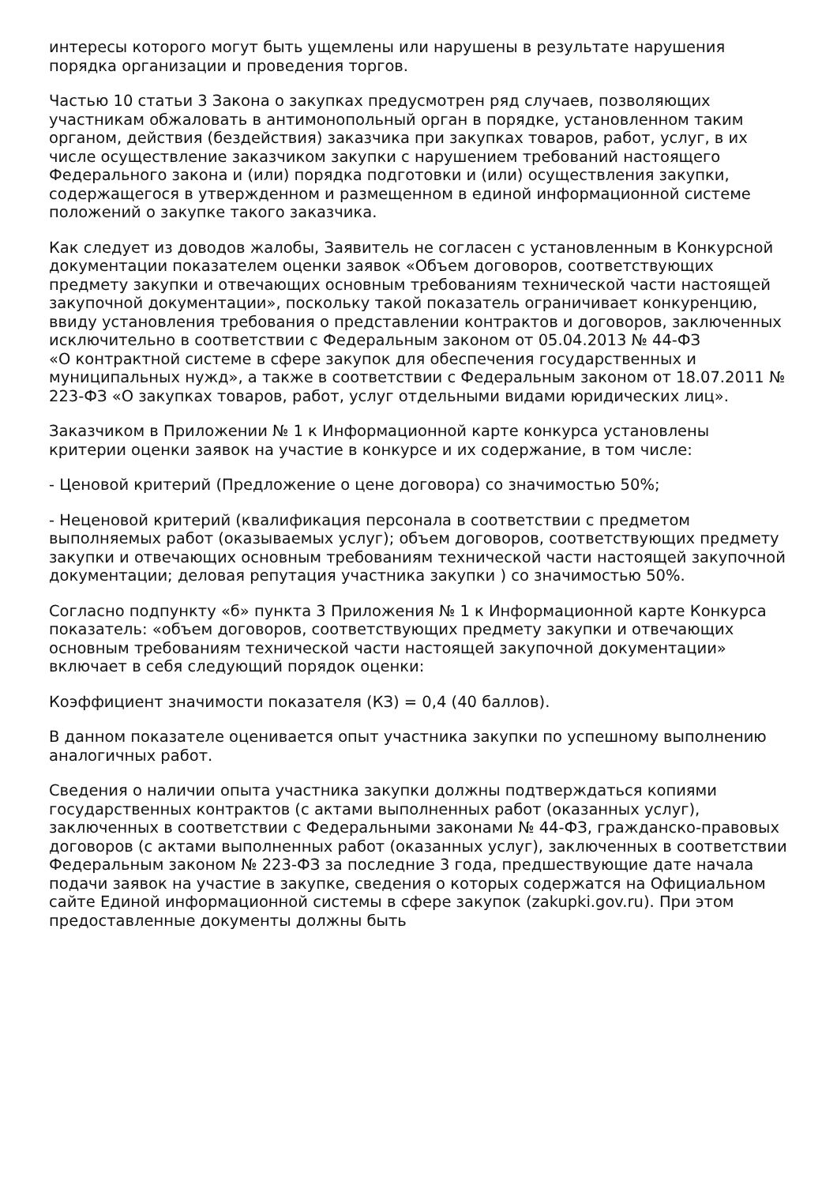интересы которого могут быть ущемлены или нарушены в результате нарушения порядка организации и проведения торгов.
Частью 10 статьи 3 Закона о закупках предусмотрен ряд случаев, позволяющих участникам обжаловать в антимонопольный орган в порядке, установленном таким органом, действия (бездействия) заказчика при закупках товаров, работ, услуг, в их числе осуществление заказчиком закупки с нарушением требований настоящего Федерального закона и (или) порядка подготовки и (или) осуществления закупки, содержащегося в утвержденном и размещенном в единой информационной системе положений о закупке такого заказчика.
Как следует из доводов жалобы, Заявитель не согласен с установленным в Конкурсной документации показателем оценки заявок «Объем договоров, соответствующих предмету закупки и отвечающих основным требованиям технической части настоящей закупочной документации», поскольку такой показатель ограничивает конкуренцию, ввиду установления требования о представлении контрактов и договоров, заключенных исключительно в соответствии с Федеральным законом от 05.04.2013 № 44-ФЗ
«О контрактной системе в сфере закупок для обеспечения государственных и муниципальных нужд», а также в соответствии с Федеральным законом от 18.07.2011 № 223-ФЗ «О закупках товаров, работ, услуг отдельными видами юридических лиц».
Заказчиком в Приложении № 1 к Информационной карте конкурса установлены критерии оценки заявок на участие в конкурсе и их содержание, в том числе:
- Ценовой критерий (Предложение о цене договора) со значимостью 50%;
- Неценовой критерий (квалификация персонала в соответствии с предметом выполняемых работ (оказываемых услуг); объем договоров, соответствующих предмету закупки и отвечающих основным требованиям технической части настоящей закупочной документации; деловая репутация участника закупки ) со значимостью 50%.
Согласно подпункту «б» пункта 3 Приложения № 1 к Информационной карте Конкурса показатель: «объем договоров, соответствующих предмету закупки и отвечающих основным требованиям технической части настоящей закупочной документации» включает в себя следующий порядок оценки:
Коэффициент значимости показателя (КЗ) = 0,4 (40 баллов).
В данном показателе оценивается опыт участника закупки по успешному выполнению аналогичных работ.
Сведения о наличии опыта участника закупки должны подтверждаться копиями государственных контрактов (с актами выполненных работ (оказанных услуг), заключенных в соответствии с Федеральными законами № 44-ФЗ, гражданско-правовых договоров (с актами выполненных работ (оказанных услуг), заключенных в соответствии Федеральным законом № 223-ФЗ за последние 3 года, предшествующие дате начала подачи заявок на участие в закупке, сведения о которых содержатся на Официальном сайте Единой информационной системы в сфере закупок (zakupki.gov.ru). При этом предоставленные документы должны быть